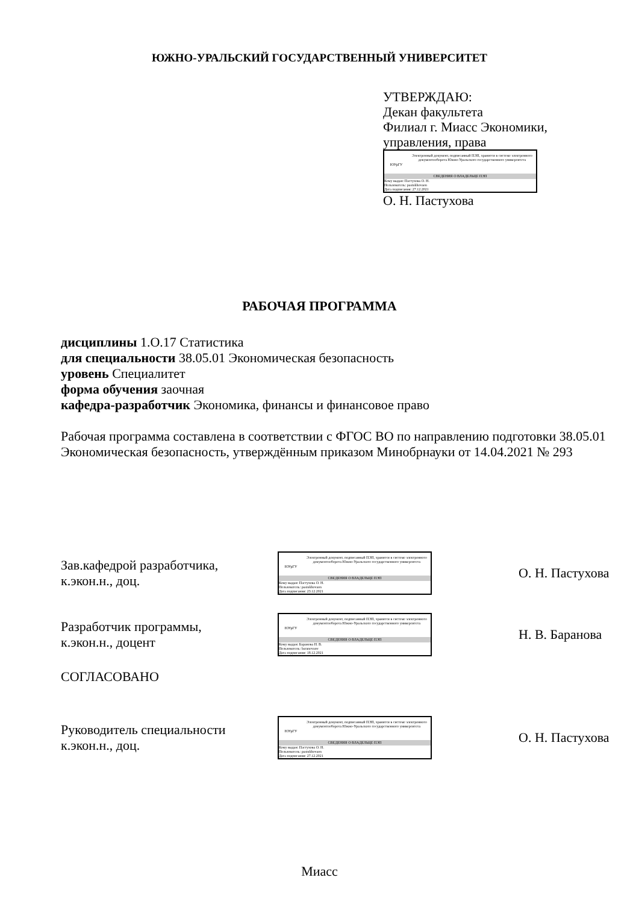ЮЖНО-УРАЛЬСКИЙ ГОСУДАРСТВЕННЫЙ УНИВЕРСИТЕТ
УТВЕРЖДАЮ:
Декан факультета
Филиал г. Миасс Экономики,
управления, права
ЮУрГУ
Электронный документ, подписанный ПЭП, хранится в системе электронного документооборота Южно-Уральского государственного университета
СВЕДЕНИЯ О ВЛАДЕЛЬЦЕ ПЭП
Кому выдан: Пастухова О. Н.
Пользователь: pastukhovaon
Дата подписания: 27.12.2021
О. Н. Пастухова
РАБОЧАЯ ПРОГРАММА
дисциплины 1.О.17 Статистика
для специальности 38.05.01 Экономическая безопасность
уровень Специалитет
форма обучения заочная
кафедра-разработчик Экономика, финансы и финансовое право
Рабочая программа составлена в соответствии с ФГОС ВО по направлению подготовки 38.05.01 Экономическая безопасность, утверждённым приказом Минобрнауки от 14.04.2021 № 293
Зав.кафедрой разработчика,
к.экон.н., доц.
ЮУрГУ
Электронный документ, подписанный ПЭП, хранится в системе электронного документооборота Южно-Уральского государственного университета
СВЕДЕНИЯ О ВЛАДЕЛЬЦЕ ПЭП
Кому выдан: Пастухова О. Н.
Пользователь: pastukhovaon
Дата подписания: 23.12.2021
О. Н. Пастухова
Разработчик программы,
к.экон.н., доцент
ЮУрГУ
Электронный документ, подписанный ПЭП, хранится в системе электронного документооборота Южно-Уральского государственного университета
СВЕДЕНИЯ О ВЛАДЕЛЬЦЕ ПЭП
Кому выдан: Баранова Н. В.
Пользователь: baranovanv
Дата подписания: 18.12.2021
Н. В. Баранова
СОГЛАСОВАНО
Руководитель специальности
к.экон.н., доц.
ЮУрГУ
Электронный документ, подписанный ПЭП, хранится в системе электронного документооборота Южно-Уральского государственного университета
СВЕДЕНИЯ О ВЛАДЕЛЬЦЕ ПЭП
Кому выдан: Пастухова О. Н.
Пользователь: pastukhovaon
Дата подписания: 27.12.2021
О. Н. Пастухова
Миасс